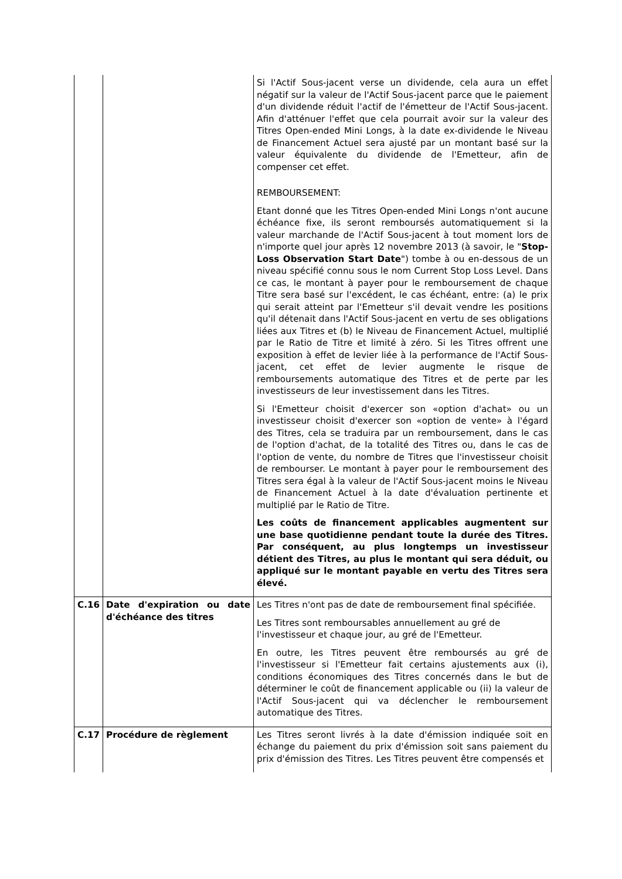| | | Si l'Actif Sous-jacent verse un dividende, cela aura un effet négatif sur la valeur de l'Actif Sous-jacent parce que le paiement d'un dividende réduit l'actif de l'émetteur de l'Actif Sous-jacent. Afin d'atténuer l'effet que cela pourrait avoir sur la valeur des Titres Open-ended Mini Longs, à la date ex-dividende le Niveau de Financement Actuel sera ajusté par un montant basé sur la valeur équivalente du dividende de l'Emetteur, afin de compenser cet effet. REMBOURSEMENT: Etant donné que les Titres Open-ended Mini Longs n'ont aucune échéance fixe, ils seront remboursés automatiquement si la valeur marchande de l'Actif Sous-jacent à tout moment lors de n'importe quel jour après 12 novembre 2013 (à savoir, le " Stop-Loss Observation Start Date ") tombe à ou en-dessous de un niveau spécifié connu sous le nom Current Stop Loss Level. Dans ce cas, le montant à payer pour le remboursement de chaque Titre sera basé sur l'excédent, le cas échéant, entre: (a) le prix qui serait atteint par l'Emetteur s'il devait vendre les positions qu'il détenait dans l'Actif Sous-jacent en vertu de ses obligations liées aux Titres et (b) le Niveau de Financement Actuel, multiplié par le Ratio de Titre et limité à zéro. Si les Titres offrent une exposition à effet de levier liée à la performance de l'Actif Sous-jacent, cet effet de levier augmente le risque de remboursements automatique des Titres et de perte par les investisseurs de leur investissement dans les Titres. Si l'Emetteur choisit d'exercer son «option d'achat» ou un investisseur choisit d'exercer son «option de vente» à l'égard des Titres, cela se traduira par un remboursement, dans le cas de l'option d'achat, de la totalité des Titres ou, dans le cas de l'option de vente, du nombre de Titres que l'investisseur choisit de rembourser. Le montant à payer pour le remboursement des Titres sera égal à la valeur de l'Actif Sous-jacent moins le Niveau de Financement Actuel à la date d'évaluation pertinente et multiplié par le Ratio de Titre. Les coûts de financement applicables augmentent sur une base quotidienne pendant toute la durée des Titres. Par conséquent, au plus longtemps un investisseur détient des Titres, au plus le montant qui sera déduit, ou appliqué sur le montant payable en vertu des Titres sera élevé. |
| C.16 | Date d'expiration ou date d'échéance des titres | Les Titres n'ont pas de date de remboursement final spécifiée. Les Titres sont remboursables annuellement au gré de l'investisseur et chaque jour, au gré de l'Emetteur. En outre, les Titres peuvent être remboursés au gré de l'investisseur si l'Emetteur fait certains ajustements aux (i), conditions économiques des Titres concernés dans le but de déterminer le coût de financement applicable ou (ii) la valeur de l'Actif Sous-jacent qui va déclencher le remboursement automatique des Titres. |
| C.17 | Procédure de règlement | Les Titres seront livrés à la date d'émission indiquée soit en échange du paiement du prix d'émission soit sans paiement du prix d'émission des Titres. Les Titres peuvent être compensés et |